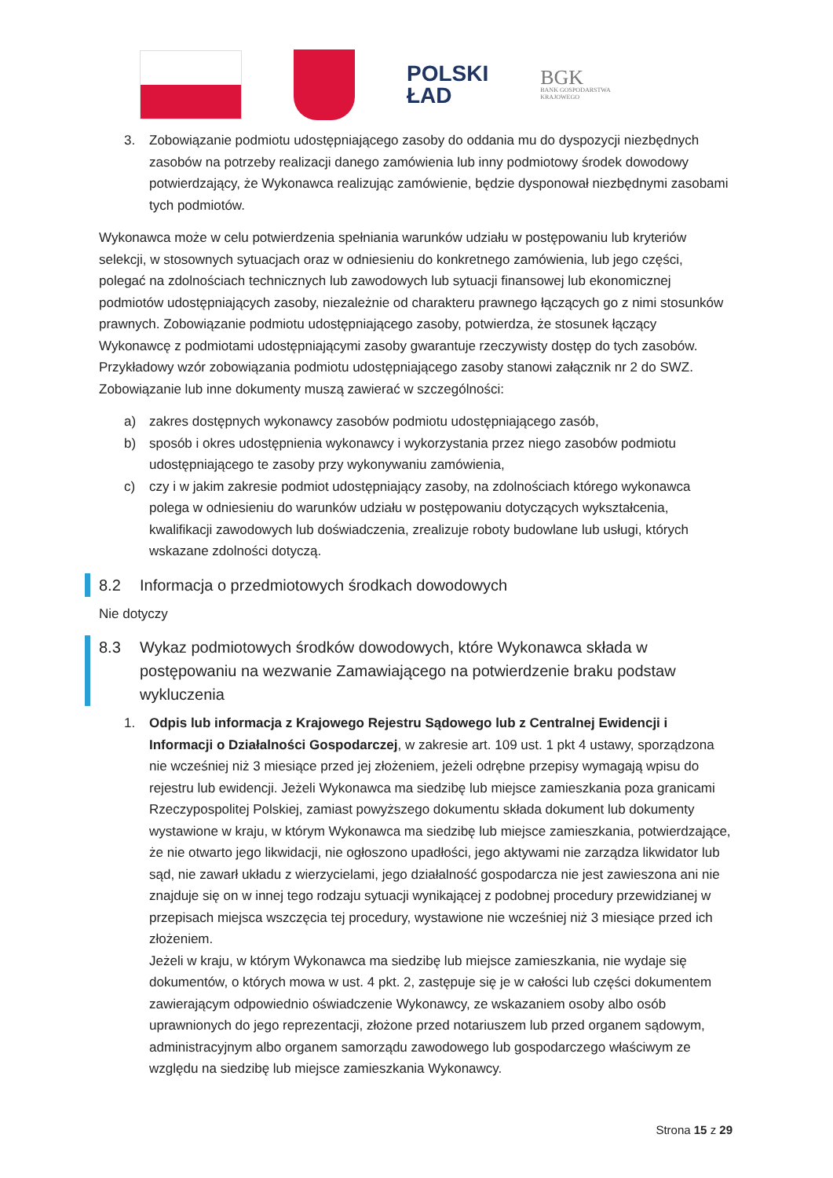POLSKI
ŁAD
BGK
BANK GOSPODARSTWA
KRAJOWEGO
3. Zobowiązanie podmiotu udostępniającego zasoby do oddania mu do dyspozycji niezbędnych zasobów na potrzeby realizacji danego zamówienia lub inny podmiotowy środek dowodowy potwierdzający, że Wykonawca realizując zamówienie, będzie dysponował niezbędnymi zasobami tych podmiotów.
Wykonawca może w celu potwierdzenia spełniania warunków udziału w postępowaniu lub kryteriów selekcji, w stosownych sytuacjach oraz w odniesieniu do konkretnego zamówienia, lub jego części, polegać na zdolnościach technicznych lub zawodowych lub sytuacji finansowej lub ekonomicznej podmiotów udostępniających zasoby, niezależnie od charakteru prawnego łączących go z nimi stosunków prawnych. Zobowiązanie podmiotu udostępniającego zasoby, potwierdza, że stosunek łączący Wykonawcę z podmiotami udostępniającymi zasoby gwarantuje rzeczywisty dostęp do tych zasobów. Przykładowy wzór zobowiązania podmiotu udostępniającego zasoby stanowi załącznik nr 2 do SWZ. Zobowiązanie lub inne dokumenty muszą zawierać w szczególności:
a) zakres dostępnych wykonawcy zasobów podmiotu udostępniającego zasób,
b) sposób i okres udostępnienia wykonawcy i wykorzystania przez niego zasobów podmiotu udostępniającego te zasoby przy wykonywaniu zamówienia,
c) czy i w jakim zakresie podmiot udostępniający zasoby, na zdolnościach którego wykonawca polega w odniesieniu do warunków udziału w postępowaniu dotyczących wykształcenia, kwalifikacji zawodowych lub doświadczenia, zrealizuje roboty budowlane lub usługi, których wskazane zdolności dotyczą.
8.2 Informacja o przedmiotowych środkach dowodowych
Nie dotyczy
8.3 Wykaz podmiotowych środków dowodowych, które Wykonawca składa w postępowaniu na wezwanie Zamawiającego na potwierdzenie braku podstaw wykluczenia
1. Odpis lub informacja z Krajowego Rejestru Sądowego lub z Centralnej Ewidencji i Informacji o Działalności Gospodarczej, w zakresie art. 109 ust. 1 pkt 4 ustawy, sporządzona nie wcześniej niż 3 miesiące przed jej złożeniem, jeżeli odrębne przepisy wymagają wpisu do rejestru lub ewidencji. Jeżeli Wykonawca ma siedzibę lub miejsce zamieszkania poza granicami Rzeczypospolitej Polskiej, zamiast powyższego dokumentu składa dokument lub dokumenty wystawione w kraju, w którym Wykonawca ma siedzibę lub miejsce zamieszkania, potwierdzające, że nie otwarto jego likwidacji, nie ogłoszono upadłości, jego aktywami nie zarządza likwidator lub sąd, nie zawarł układu z wierzycielami, jego działalność gospodarcza nie jest zawieszona ani nie znajduje się on w innej tego rodzaju sytuacji wynikającej z podobnej procedury przewidzianej w przepisach miejsca wszczęcia tej procedury, wystawione nie wcześniej niż 3 miesiące przed ich złożeniem.
Jeżeli w kraju, w którym Wykonawca ma siedzibę lub miejsce zamieszkania, nie wydaje się dokumentów, o których mowa w ust. 4 pkt. 2, zastępuje się je w całości lub części dokumentem zawierającym odpowiednio oświadczenie Wykonawcy, ze wskazaniem osoby albo osób uprawnionych do jego reprezentacji, złożone przed notariuszem lub przed organem sądowym, administracyjnym albo organem samorządu zawodowego lub gospodarczego właściwym ze względu na siedzibę lub miejsce zamieszkania Wykonawcy.
Strona 15 z 29